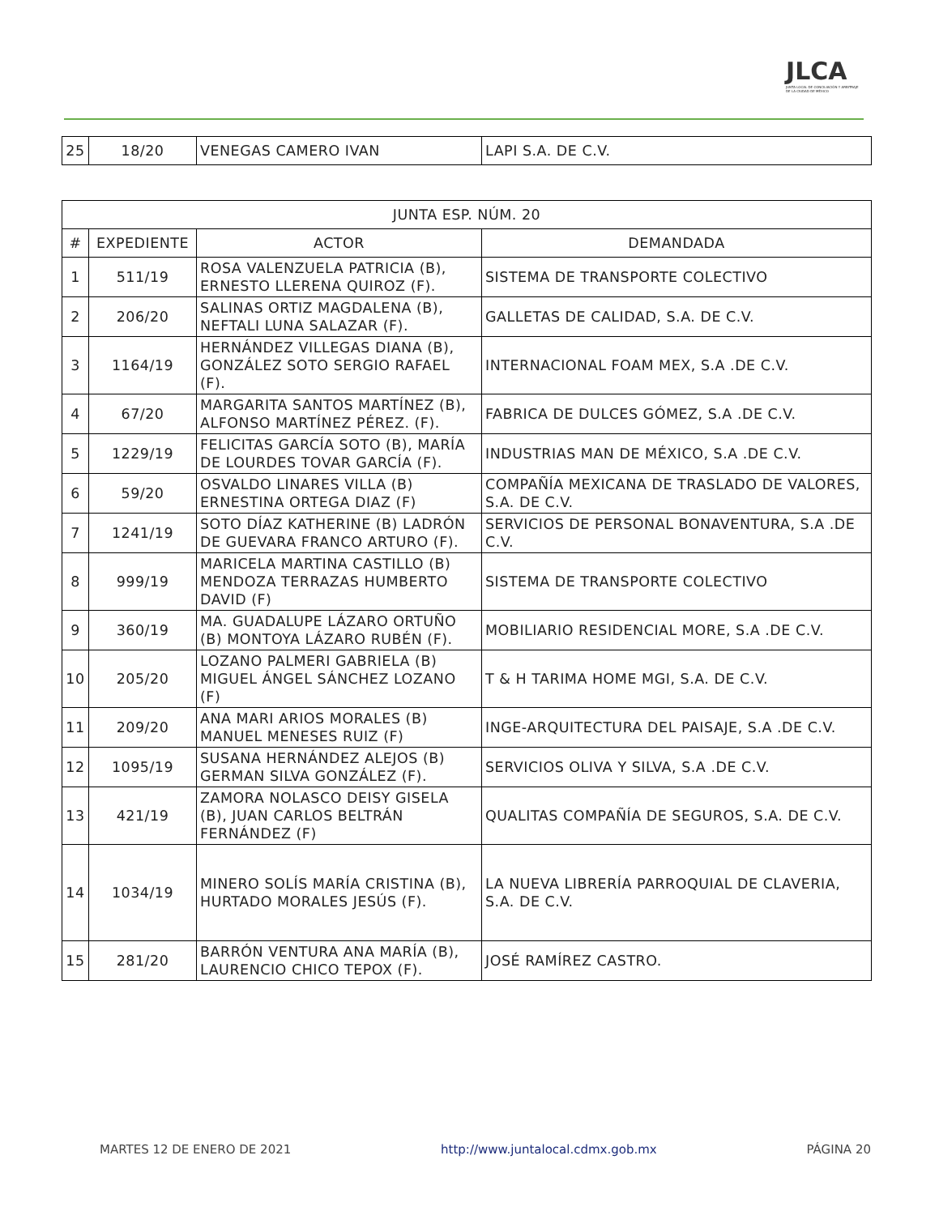JLCA
JUNTA LOCAL DE CONCILIACIÓN Y ARBITRAJE DE LA CIUDAD DE MÉXICO
| 25 | 18/20 | VENEGAS CAMERO IVAN | LAPI S.A. DE C.V. |
| JUNTA ESP. NÚM. 20 | | | |
| --- | --- | --- | --- |
| # | EXPEDIENTE | ACTOR | DEMANDADA |
| 1 | 511/19 | ROSA VALENZUELA PATRICIA (B), ERNESTO LLERENA QUIROZ (F). | SISTEMA DE TRANSPORTE COLECTIVO |
| 2 | 206/20 | SALINAS ORTIZ MAGDALENA (B), NEFTALI LUNA SALAZAR (F). | GALLETAS DE CALIDAD, S.A. DE C.V. |
| 3 | 1164/19 | HERNÁNDEZ VILLEGAS DIANA (B), GONZÁLEZ SOTO SERGIO RAFAEL (F). | INTERNACIONAL FOAM MEX, S.A .DE C.V. |
| 4 | 67/20 | MARGARITA SANTOS MARTÍNEZ (B), ALFONSO MARTÍNEZ PÉREZ. (F). | FABRICA DE DULCES GÓMEZ, S.A .DE C.V. |
| 5 | 1229/19 | FELICITAS GARCÍA SOTO (B), MARÍA DE LOURDES TOVAR GARCÍA (F). | INDUSTRIAS MAN DE MÉXICO, S.A .DE C.V. |
| 6 | 59/20 | OSVALDO LINARES VILLA (B) ERNESTINA ORTEGA DIAZ (F) | COMPAÑÍA MEXICANA DE TRASLADO DE VALORES, S.A. DE C.V. |
| 7 | 1241/19 | SOTO DÍAZ KATHERINE (B) LADRÓN DE GUEVARA FRANCO ARTURO (F). | SERVICIOS DE PERSONAL BONAVENTURA, S.A .DE C.V. |
| 8 | 999/19 | MARICELA MARTINA CASTILLO (B) MENDOZA TERRAZAS HUMBERTO DAVID (F) | SISTEMA DE TRANSPORTE COLECTIVO |
| 9 | 360/19 | MA. GUADALUPE LÁZARO ORTUÑO (B) MONTOYA LÁZARO RUBÉN (F). | MOBILIARIO RESIDENCIAL MORE, S.A .DE C.V. |
| 10 | 205/20 | LOZANO PALMERI GABRIELA (B) MIGUEL ÁNGEL SÁNCHEZ LOZANO (F) | T & H TARIMA HOME MGI, S.A. DE C.V. |
| 11 | 209/20 | ANA MARI ARIOS MORALES (B) MANUEL MENESES RUIZ (F) | INGE-ARQUITECTURA DEL PAISAJE, S.A .DE C.V. |
| 12 | 1095/19 | SUSANA HERNÁNDEZ ALEJOS (B) GERMAN SILVA GONZÁLEZ (F). | SERVICIOS OLIVA Y SILVA, S.A .DE C.V. |
| 13 | 421/19 | ZAMORA NOLASCO DEISY GISELA (B), JUAN CARLOS BELTRÁN FERNÁNDEZ (F) | QUALITAS COMPAÑÍA DE SEGUROS, S.A. DE C.V. |
| 14 | 1034/19 | MINERO SOLÍS MARÍA CRISTINA (B), HURTADO MORALES JESÚS (F). | LA NUEVA LIBRERÍA PARROQUIAL DE CLAVERIA, S.A. DE C.V. |
| 15 | 281/20 | BARRÓN VENTURA ANA MARÍA (B), LAURENCIO CHICO TEPOX (F). | JOSÉ RAMÍREZ CASTRO. |
MARTES 12 DE ENERO DE 2021 http://www.juntalocal.cdmx.gob.mx PÁGINA 20